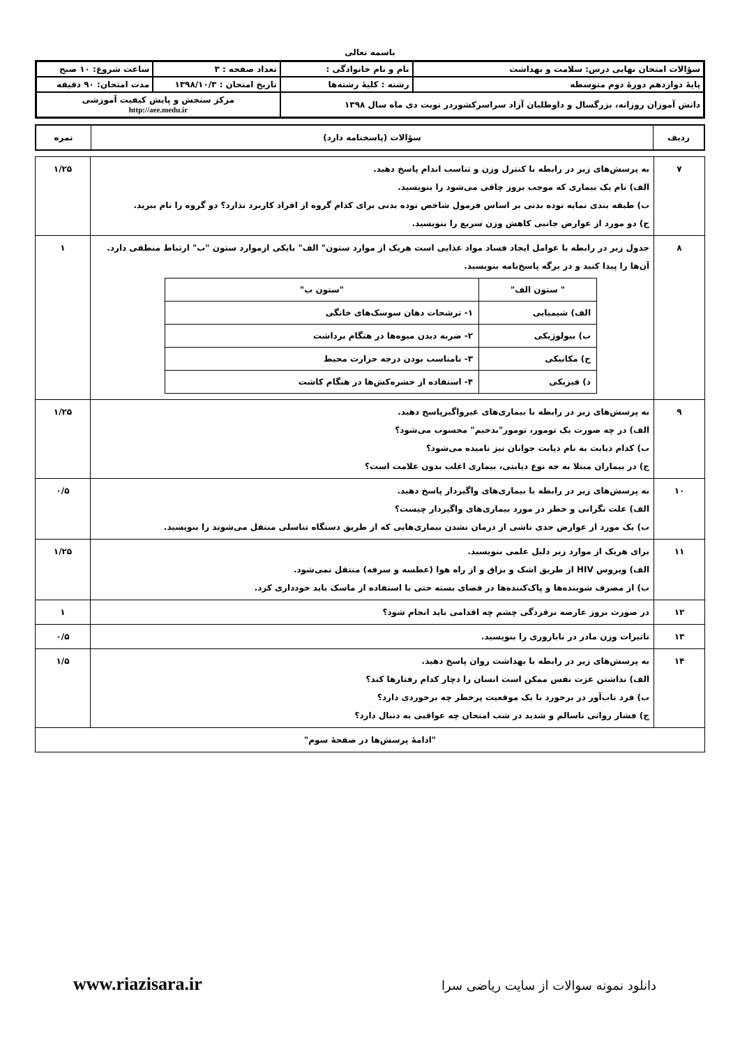باسمه تعالی
| سؤالات امتحان نهایی درس: سلامت و بهداشت | نام و نام خانوادگی : | تعداد صفحه : ۳ | ساعت شروع: ۱۰ صبح |
| پایهٔ دوازدهم دورهٔ دوم متوسطه | رشته : کلیهٔ رشته‌ها | تاریخ امتحان : ۱۳۹۸/۱۰/۳ | مدت امتحان: ۹۰ دقیقه |
| دانش آموزان روزانه، بزرگسال و داوطلبان آزاد سراسرکشوردر نوبت دی ماه سال ۱۳۹۸ | | مرکز سنجش و پایش کیفیت آموزشی http://aee.medu.ir | |
| ردیف | سؤالات (پاسخنامه دارد) | نمره |
| ۷ | به پرسش‌های زیر در رابطه با کنترل وزن و تناسب اندام پاسخ دهید. الف) نام یک بیماری که موجب بروز چاقی می‌شود را بنویسید. ب) طبقه بندی نمایه توده بدنی بر اساس فرمول شاخص توده بدنی برای کدام گروه از افراد کاربرد ندارد؟ دو گروه را نام ببرید. ج) دو مورد از عوارض جانبی کاهش وزن سریع را بنویسید. | ۱/۲۵ |
| ۸ | جدول زیر در رابطه با عوامل ایجاد فساد مواد غذایی است هریک از موارد ستون" الف" بایکی ازموارد ستون "ب" ارتباط منطقی دارد. آن‌ها را پیدا کنید و در برگه پاسخ‌نامه بنویسید. / " ستون الف" / "ستون ب" / / الف) شیمیایی / ۱- ترشحات دهان سوسک‌های خانگی / / ب) بیولوژیکی / ۲- ضربه دیدن میوه‌ها در هنگام برداشت / / ج) مکانیکی / ۳- نامناسب بودن درجه حرارت محیط / / د) فیزیکی / ۴- استفاده از حشره‌کش‌ها در هنگام کاشت / | ۱ |
| ۹ | به پرسش‌های زیر در رابطه با بیماری‌های غیرواگیرپاسخ دهید. الف) در چه صورت یک تومور، تومور"بدخیم" محسوب می‌شود؟ ب) کدام دیابت به نام دیابت جوانان نیز نامیده می‌شود؟ ج) در بیماران مبتلا به جه نوع دیابتی، بیماری اغلب بدون علامت است؟ | ۱/۲۵ |
| ۱۰ | به پرسش‌های زیر در رابطه با بیماری‌های واگیردار پاسخ دهید. الف) علت نگرانی و خطر در مورد بیماری‌های واگیردار چیست؟ ب) یک مورد از عوارض جدی ناشی از درمان نشدن بیماری‌هایی که از طریق دستگاه تناسلی منتقل می‌شوند را بنویسید. | ۰/۵ |
| ۱۱ | برای هریک از موارد زیر دلیل علمی بنویسید. الف) ویروس HIV از طریق اشک و بزاق و از راه هوا (عطسه و سرفه) منتقل نمی‌شود. ب) از مصرف شوینده‌ها و پاک‌کننده‌ها در فضای بسته حتی با استفاده از ماسک باید خودداری کرد. | ۱/۲۵ |
| ۱۲ | در صورت بروز عارضه برقزدگی چشم چه اقدامی باید انجام شود؟ | ۱ |
| ۱۳ | تاثیرات وزن مادر در ناباروری را بنویسید. | ۰/۵ |
| ۱۴ | به پرسش‌های زیر در رابطه با بهداشت روان پاسخ دهید. الف) نداشتن عزت نفس ممکن است انسان را دچار کدام رفتارها کند؟ ب) فرد تاب‌آور در برخورد با یک موقعیت پرخطر چه برخوردی دارد؟ ج) فشار روانی ناسالم و شدید در شب امتحان چه عواقبی به دنبال دارد؟ | ۱/۵ |
| "ادامهٔ پرسش‌ها در صفحهٔ سوم" | | |
www.riazisara.ir دانلود نمونه سوالات از سایت ریاضی سرا